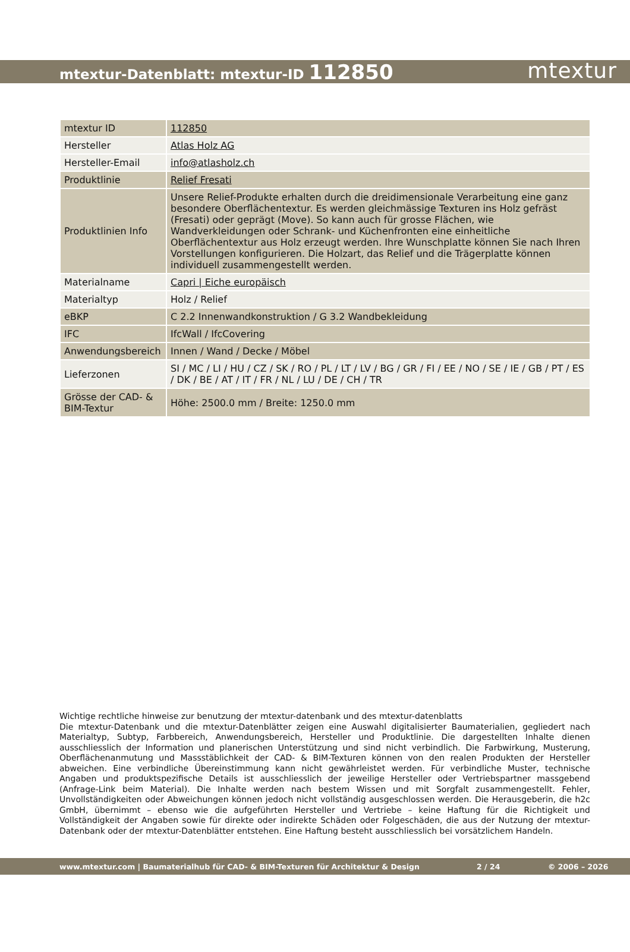mtextur-Datenblatt: mtextur-ID 112850
mtextur
| mtextur ID | 112850 |
| Hersteller | Atlas Holz AG |
| Hersteller-Email | info@atlasholz.ch |
| Produktlinie | Relief Fresati |
| Produktlinien Info | Unsere Relief-Produkte erhalten durch die dreidimensionale Verarbeitung eine ganz besondere Oberflächentextur. Es werden gleichmässige Texturen ins Holz gefräst (Fresati) oder geprägt (Move). So kann auch für grosse Flächen, wie Wandverkleidungen oder Schrank- und Küchenfronten eine einheitliche Oberflächentextur aus Holz erzeugt werden. Ihre Wunschplatte können Sie nach Ihren Vorstellungen konfigurieren. Die Holzart, das Relief und die Trägerplatte können individuell zusammengestellt werden. |
| Materialname | Capri / Eiche europäisch |
| Materialtyp | Holz / Relief |
| eBKP | C 2.2 Innenwandkonstruktion / G 3.2 Wandbekleidung |
| IFC | IfcWall / IfcCovering |
| Anwendungsbereich | Innen / Wand / Decke / Möbel |
| Lieferzonen | SI / MC / LI / HU / CZ / SK / RO / PL / LT / LV / BG / GR / FI / EE / NO / SE / IE / GB / PT / ES / DK / BE / AT / IT / FR / NL / LU / DE / CH / TR |
| Grösse der CAD- & BIM-Textur | Höhe: 2500.0 mm / Breite: 1250.0 mm |
Wichtige rechtliche hinweise zur benutzung der mtextur-datenbank und des mtextur-datenblatts
Die mtextur-Datenbank und die mtextur-Datenblätter zeigen eine Auswahl digitalisierter Baumaterialien, gegliedert nach Materialtyp, Subtyp, Farbbereich, Anwendungsbereich, Hersteller und Produktlinie. Die dargestellten Inhalte dienen ausschliesslich der Information und planerischen Unterstützung und sind nicht verbindlich. Die Farbwirkung, Musterung, Oberflächenanmutung und Massstäblichkeit der CAD- & BIM-Texturen können von den realen Produkten der Hersteller abweichen. Eine verbindliche Übereinstimmung kann nicht gewährleistet werden. Für verbindliche Muster, technische Angaben und produktspezifische Details ist ausschliesslich der jeweilige Hersteller oder Vertriebspartner massgebend (Anfrage-Link beim Material). Die Inhalte werden nach bestem Wissen und mit Sorgfalt zusammengestellt. Fehler, Unvollständigkeiten oder Abweichungen können jedoch nicht vollständig ausgeschlossen werden. Die Herausgeberin, die h2c GmbH, übernimmt – ebenso wie die aufgeführten Hersteller und Vertriebe – keine Haftung für die Richtigkeit und Vollständigkeit der Angaben sowie für direkte oder indirekte Schäden oder Folgeschäden, die aus der Nutzung der mtextur-Datenbank oder der mtextur-Datenblätter entstehen. Eine Haftung besteht ausschliesslich bei vorsätzlichem Handeln.
www.mtextur.com | Baumaterialhub für CAD- & BIM-Texturen für Architektur & Design 2 / 24 © 2006 – 2026